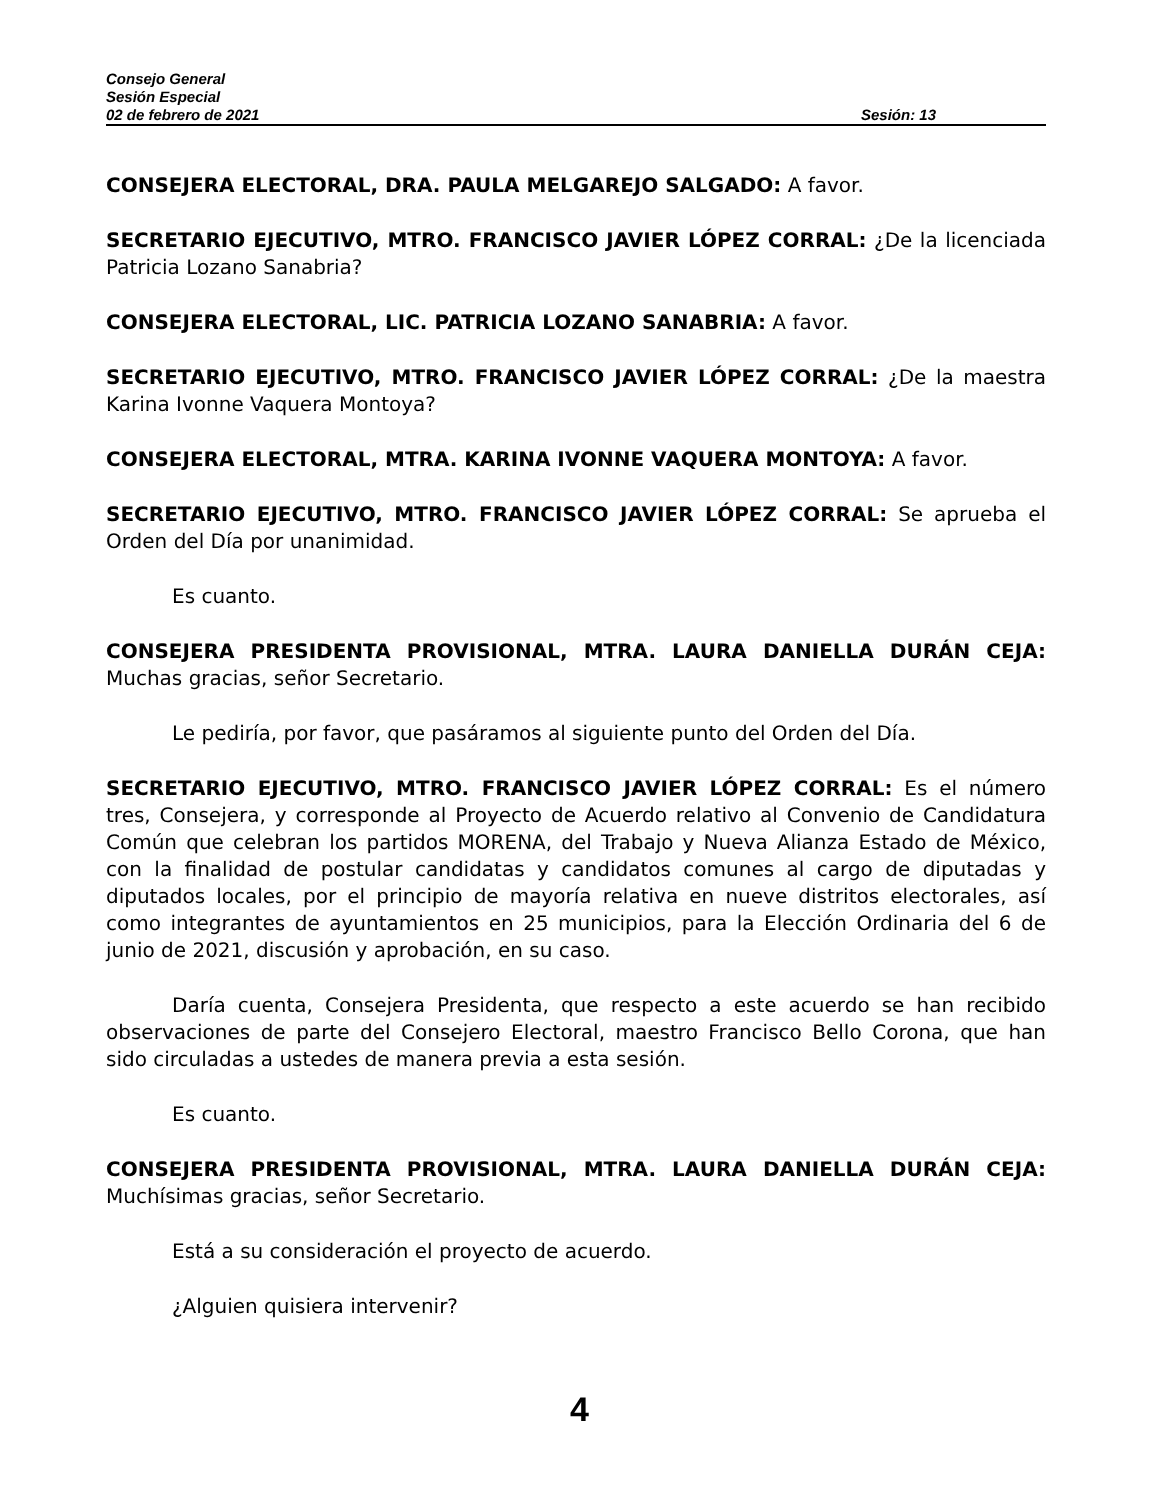Consejo General
Sesión Especial
02 de febrero de 2021 Sesión: 13
CONSEJERA ELECTORAL, DRA. PAULA MELGAREJO SALGADO: A favor.
SECRETARIO EJECUTIVO, MTRO. FRANCISCO JAVIER LÓPEZ CORRAL: ¿De la licenciada Patricia Lozano Sanabria?
CONSEJERA ELECTORAL, LIC. PATRICIA LOZANO SANABRIA: A favor.
SECRETARIO EJECUTIVO, MTRO. FRANCISCO JAVIER LÓPEZ CORRAL: ¿De la maestra Karina Ivonne Vaquera Montoya?
CONSEJERA ELECTORAL, MTRA. KARINA IVONNE VAQUERA MONTOYA: A favor.
SECRETARIO EJECUTIVO, MTRO. FRANCISCO JAVIER LÓPEZ CORRAL: Se aprueba el Orden del Día por unanimidad.
Es cuanto.
CONSEJERA PRESIDENTA PROVISIONAL, MTRA. LAURA DANIELLA DURÁN CEJA: Muchas gracias, señor Secretario.
Le pediría, por favor, que pasáramos al siguiente punto del Orden del Día.
SECRETARIO EJECUTIVO, MTRO. FRANCISCO JAVIER LÓPEZ CORRAL: Es el número tres, Consejera, y corresponde al Proyecto de Acuerdo relativo al Convenio de Candidatura Común que celebran los partidos MORENA, del Trabajo y Nueva Alianza Estado de México, con la finalidad de postular candidatas y candidatos comunes al cargo de diputadas y diputados locales, por el principio de mayoría relativa en nueve distritos electorales, así como integrantes de ayuntamientos en 25 municipios, para la Elección Ordinaria del 6 de junio de 2021, discusión y aprobación, en su caso.
Daría cuenta, Consejera Presidenta, que respecto a este acuerdo se han recibido observaciones de parte del Consejero Electoral, maestro Francisco Bello Corona, que han sido circuladas a ustedes de manera previa a esta sesión.
Es cuanto.
CONSEJERA PRESIDENTA PROVISIONAL, MTRA. LAURA DANIELLA DURÁN CEJA: Muchísimas gracias, señor Secretario.
Está a su consideración el proyecto de acuerdo.
¿Alguien quisiera intervenir?
4